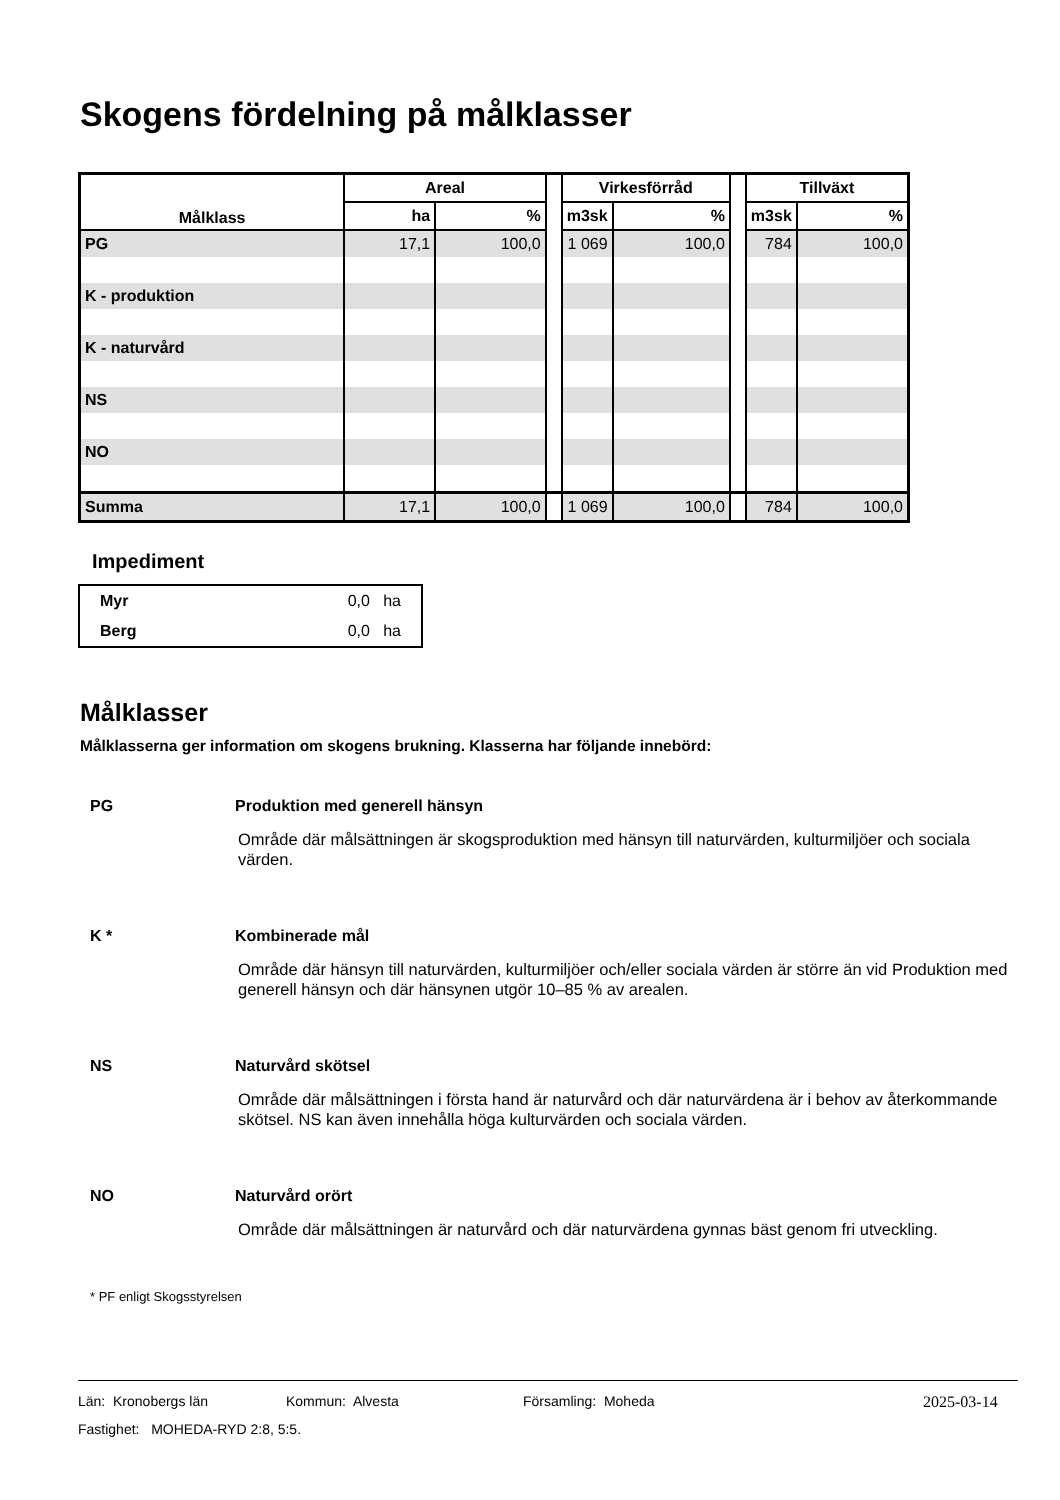Skogens fördelning på målklasser
| Målklass | Areal | | | Virkesförråd | | | Tillväxt | |
| | ha | % | | m3sk | % | | m3sk | % |
| PG | 17,1 | 100,0 | | 1 069 | 100,0 | | 784 | 100,0 |
| K - produktion | | | | | | | | |
| K - naturvård | | | | | | | | |
| NS | | | | | | | | |
| NO | | | | | | | | |
| Summa | 17,1 | 100,0 | | 1 069 | 100,0 | | 784 | 100,0 |
Impediment
| Myr | 0,0 ha |
| Berg | 0,0 ha |
Målklasser
Målklasserna ger information om skogens brukning. Klasserna har följande innebörd:
PG Produktion med generell hänsyn
Område där målsättningen är skogsproduktion med hänsyn till naturvärden, kulturmiljöer och sociala värden.
K * Kombinerade mål
Område där hänsyn till naturvärden, kulturmiljöer och/eller sociala värden är större än vid Produktion med generell hänsyn och där hänsynen utgör 10–85 % av arealen.
NS Naturvård skötsel
Område där målsättningen i första hand är naturvård och där naturvärdena är i behov av återkommande skötsel. NS kan även innehålla höga kulturvärden och sociala värden.
NO Naturvård orört
Område där målsättningen är naturvård och där naturvärdena gynnas bäst genom fri utveckling.
* PF enligt Skogsstyrelsen
Län: Kronobergs län Kommun: Alvesta Församling: Moheda 2025-03-14
Fastighet: MOHEDA-RYD 2:8, 5:5.